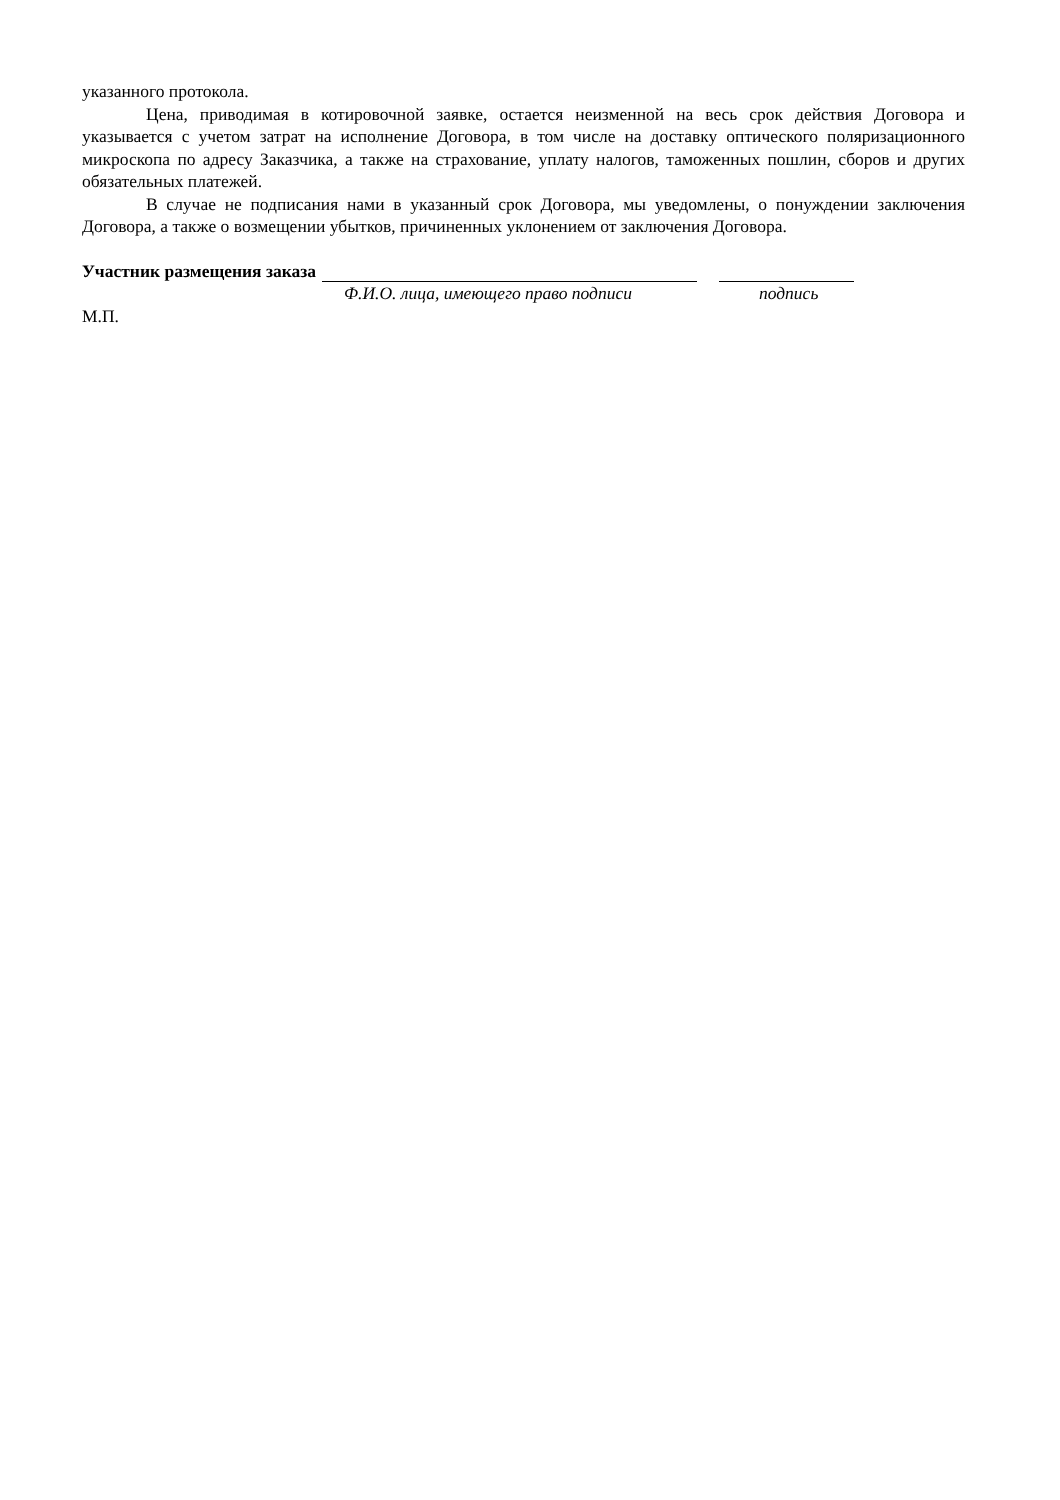указанного протокола.
Цена, приводимая в котировочной заявке, остается неизменной на весь срок действия Договора и указывается с учетом затрат на исполнение Договора, в том числе на доставку оптического поляризационного микроскопа по адресу Заказчика, а также на страхование, уплату налогов, таможенных пошлин, сборов и других обязательных платежей.
В случае не подписания нами в указанный срок Договора, мы уведомлены, о понуждении заключения Договора, а также о возмещении убытков, причиненных уклонением от заключения Договора.
Участник размещения заказа
Ф.И.О. лица, имеющего право подписи подпись
М.П.